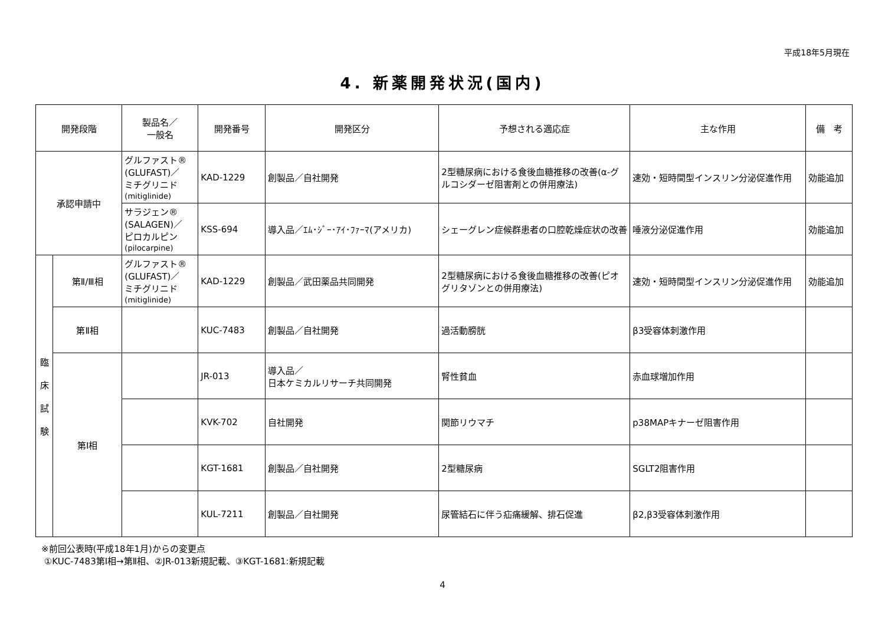平成18年5月現在
4. 新薬開発状況(国内)
| 開発段階 | | 製品名／ 一般名 | 開発番号 | 開発区分 | 予想される適応症 | 主な作用 | 備 考 |
| --- | --- | --- | --- | --- | --- | --- | --- |
| 承認申請中 | | グルファスト® (GLUFAST)／ ミチグリニド (mitiglinide) | KAD-1229 | 創製品／自社開発 | 2型糖尿病における食後血糖推移の改善(α-グルコシダーゼ阻害剤との併用療法) | 速効・短時間型インスリン分泌促進作用 | 効能追加 |
| | | サラジェン® (SALAGEN)／ ピロカルピン (pilocarpine) | KSS-694 | 導入品／ｴﾑ･ｼﾞｰ･ｱｲ･ﾌｧｰﾏ(アメリカ) | シェーグレン症候群患者の口腔乾燥症状の改善 | 唾液分泌促進作用 | 効能追加 |
| 臨 床 試 験 | 第Ⅱ/Ⅲ相 | グルファスト® (GLUFAST)／ ミチグリニド (mitiglinide) | KAD-1229 | 創製品／武田薬品共同開発 | 2型糖尿病における食後血糖推移の改善(ピオグリタゾンとの併用療法) | 速効・短時間型インスリン分泌促進作用 | 効能追加 |
| | 第Ⅱ相 | | KUC-7483 | 創製品／自社開発 | 過活動膀胱 | β3受容体刺激作用 | |
| | 第Ⅰ相 | | JR-013 | 導入品／ 日本ケミカルリサーチ共同開発 | 腎性貧血 | 赤血球増加作用 | |
| | | | KVK-702 | 自社開発 | 関節リウマチ | p38MAPキナーゼ阻害作用 | |
| | | | KGT-1681 | 創製品／自社開発 | 2型糖尿病 | SGLT2阻害作用 | |
| | | | KUL-7211 | 創製品／自社開発 | 尿管結石に伴う疝痛緩解、排石促進 | β2,β3受容体刺激作用 | |
※前回公表時(平成18年1月)からの変更点
①KUC-7483第Ⅰ相→第Ⅱ相、②JR-013新規記載、③KGT-1681:新規記載
4